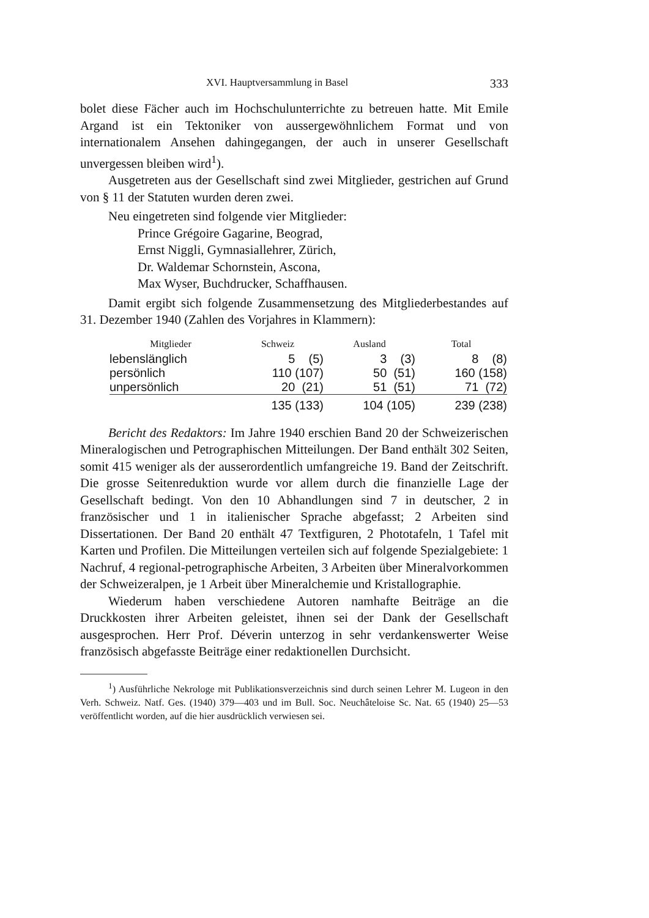XVI. Hauptversammlung in Basel 333
bolet diese Fächer auch im Hochschulunterrichte zu betreuen hatte. Mit Emile Argand ist ein Tektoniker von aussergewöhnlichem Format und von internationalem Ansehen dahingegangen, der auch in unserer Gesellschaft unvergessen bleiben wird<sup>1</sup>).
Ausgetreten aus der Gesellschaft sind zwei Mitglieder, gestrichen auf Grund von § 11 der Statuten wurden deren zwei.
Neu eingetreten sind folgende vier Mitglieder:
Prince Grégoire Gagarine, Beograd,
Ernst Niggli, Gymnasiallehrer, Zürich,
Dr. Waldemar Schornstein, Ascona,
Max Wyser, Buchdrucker, Schaffhausen.
Damit ergibt sich folgende Zusammensetzung des Mitgliederbestandes auf 31. Dezember 1940 (Zahlen des Vorjahres in Klammern):
| Mitglieder | Schweiz | Ausland | Total |
| --- | --- | --- | --- |
| lebenslänglich | 5 (5) | 3 (3) | 8 (8) |
| persönlich | 110 (107) | 50 (51) | 160 (158) |
| unpersönlich | 20 (21) | 51 (51) | 71 (72) |
| | 135 (133) | 104 (105) | 239 (238) |
Bericht des Redaktors: Im Jahre 1940 erschien Band 20 der Schweizerischen Mineralogischen und Petrographischen Mitteilungen. Der Band enthält 302 Seiten, somit 415 weniger als der ausserordentlich umfangreiche 19. Band der Zeitschrift. Die grosse Seitenreduktion wurde vor allem durch die finanzielle Lage der Gesellschaft bedingt. Von den 10 Abhandlungen sind 7 in deutscher, 2 in französischer und 1 in italienischer Sprache abgefasst; 2 Arbeiten sind Dissertationen. Der Band 20 enthält 47 Textfiguren, 2 Phototafeln, 1 Tafel mit Karten und Profilen. Die Mitteilungen verteilen sich auf folgende Spezialgebiete: 1 Nachruf, 4 regional-petrographische Arbeiten, 3 Arbeiten über Mineralvorkommen der Schweizeralpen, je 1 Arbeit über Mineralchemie und Kristallographie.
Wiederum haben verschiedene Autoren namhafte Beiträge an die Druckkosten ihrer Arbeiten geleistet, ihnen sei der Dank der Gesellschaft ausgesprochen. Herr Prof. Déverin unterzog in sehr verdankenswerter Weise französisch abgefasste Beiträge einer redaktionellen Durchsicht.
<sup>1</sup>) Ausführliche Nekrologe mit Publikationsverzeichnis sind durch seinen Lehrer M. Lugeon in den Verh. Schweiz. Natf. Ges. (1940) 379—403 und im Bull. Soc. Neuchâteloise Sc. Nat. 65 (1940) 25—53 veröffentlicht worden, auf die hier ausdrücklich verwiesen sei.